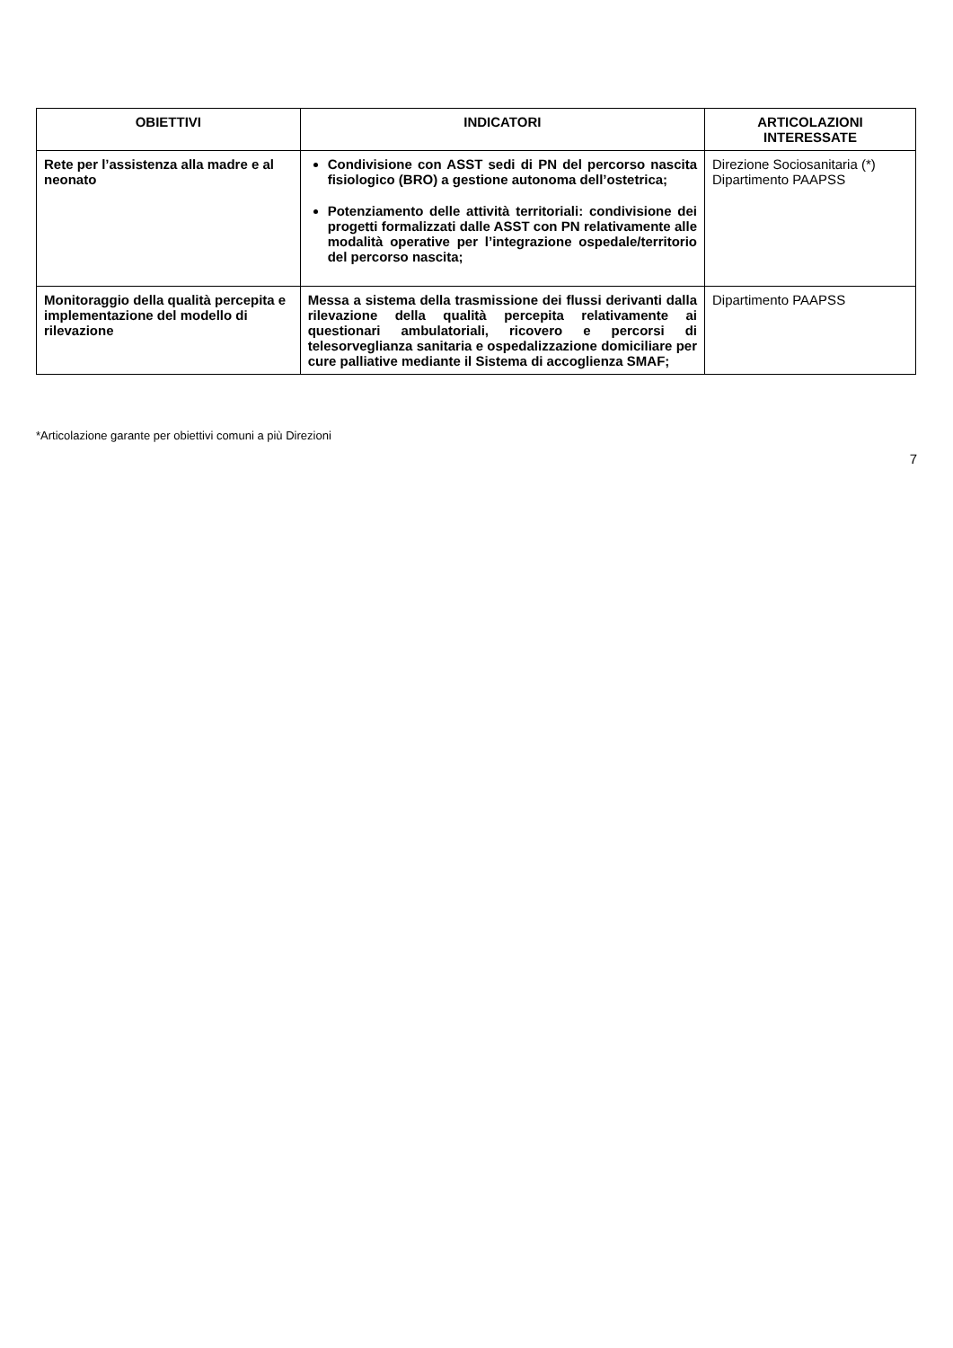| OBIETTIVI | INDICATORI | ARTICOLAZIONI INTERESSATE |
| --- | --- | --- |
| Rete per l’assistenza alla madre e al neonato | Condivisione con ASST sedi di PN del percorso nascita fisiologico (BRO) a gestione autonoma dell’ostetrica; Potenziamento delle attività territoriali: condivisione dei progetti formalizzati dalle ASST con PN relativamente alle modalità operative per l’integrazione ospedale/territorio del percorso nascita; | Direzione Sociosanitaria (*) Dipartimento PAAPSS |
| Monitoraggio della qualità percepita e implementazione del modello di rilevazione | Messa a sistema della trasmissione dei flussi derivanti dalla rilevazione della qualità percepita relativamente ai questionari ambulatoriali, ricovero e percorsi di telesorveglianza sanitaria e ospedalizzazione domiciliare per cure palliative mediante il Sistema di accoglienza SMAF; | Dipartimento PAAPSS |
*Articolazione garante per obiettivi comuni a più Direzioni
7